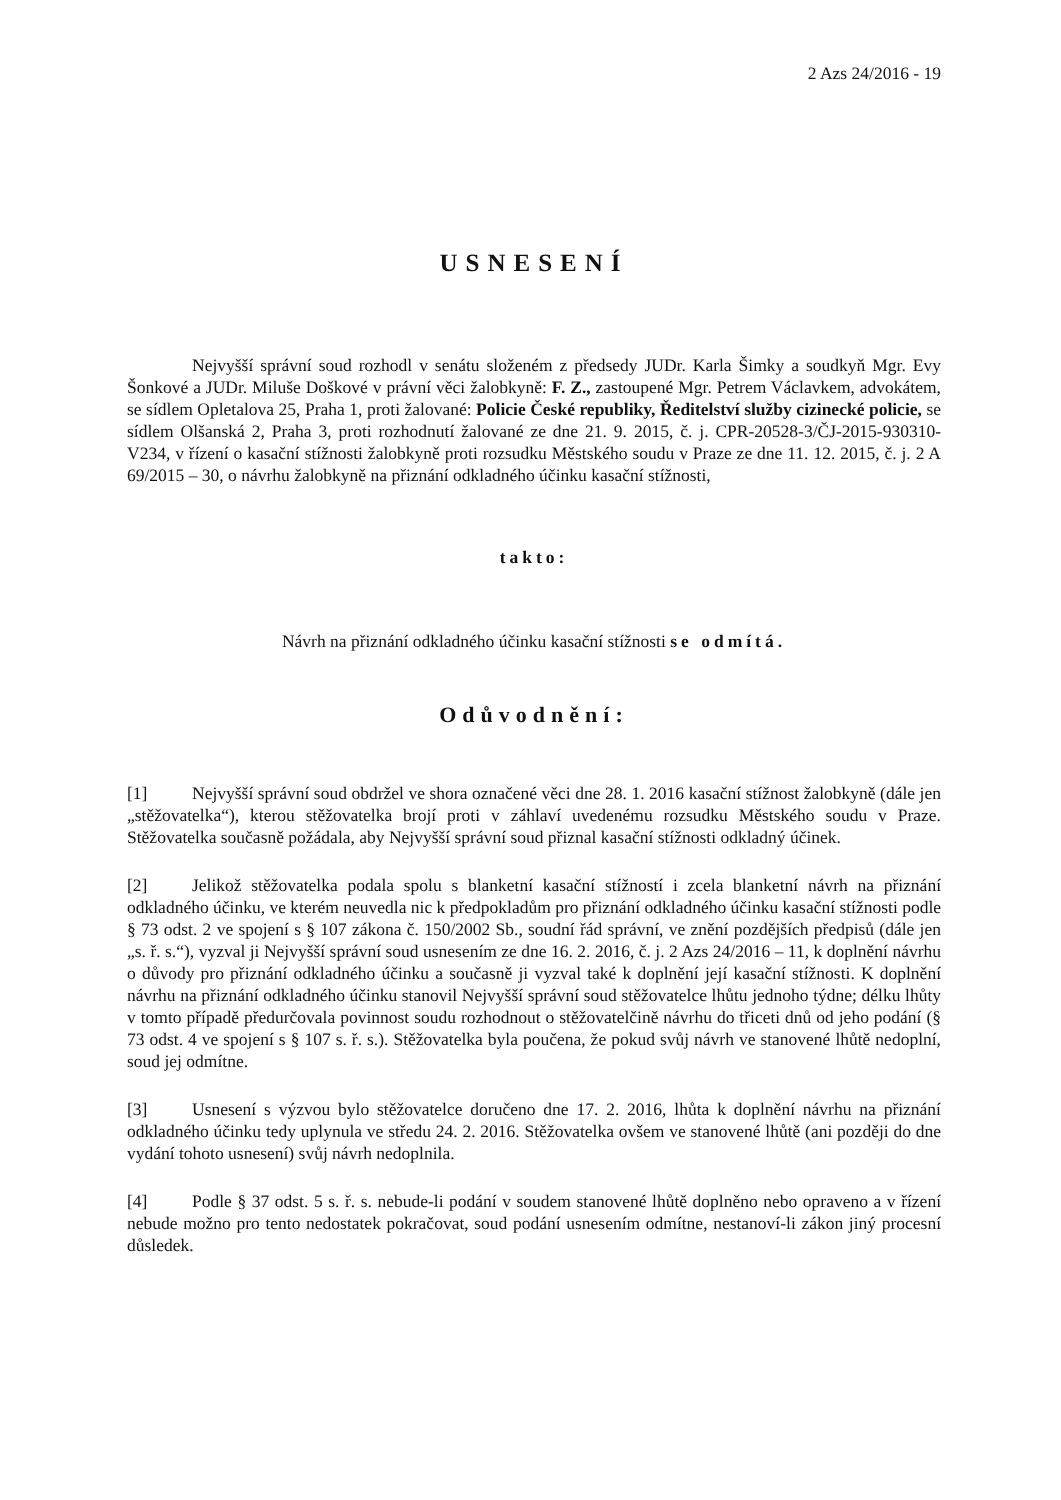2 Azs 24/2016 - 19
USNESENÍ
Nejvyšší správní soud rozhodl v senátu složeném z předsedy JUDr. Karla Šimky a soudkyň Mgr. Evy Šonkové a JUDr. Miluše Doškové v právní věci žalobkyně: F. Z., zastoupené Mgr. Petrem Václavkem, advokátem, se sídlem Opletalova 25, Praha 1, proti žalované: Policie České republiky, Ředitelství služby cizinecké policie, se sídlem Olšanská 2, Praha 3, proti rozhodnutí žalované ze dne 21. 9. 2015, č. j. CPR-20528-3/ČJ-2015-930310-V234, v řízení o kasační stížnosti žalobkyně proti rozsudku Městského soudu v Praze ze dne 11. 12. 2015, č. j. 2 A 69/2015 – 30, o návrhu žalobkyně na přiznání odkladného účinku kasační stížnosti,
takto:
Návrh na přiznání odkladného účinku kasační stížnosti se odmítá.
Odůvodnění:
[1] Nejvyšší správní soud obdržel ve shora označené věci dne 28. 1. 2016 kasační stížnost žalobkyně (dále jen „stěžovatelka“), kterou stěžovatelka brojí proti v záhlaví uvedenému rozsudku Městského soudu v Praze. Stěžovatelka současně požádala, aby Nejvyšší správní soud přiznal kasační stížnosti odkladný účinek.
[2] Jelikož stěžovatelka podala spolu s blanketní kasační stížností i zcela blanketní návrh na přiznání odkladného účinku, ve kterém neuvedla nic k předpokladům pro přiznání odkladného účinku kasační stížnosti podle § 73 odst. 2 ve spojení s § 107 zákona č. 150/2002 Sb., soudní řád správní, ve znění pozdějších předpisů (dále jen „s. ř. s.“), vyzval ji Nejvyšší správní soud usnesením ze dne 16. 2. 2016, č. j. 2 Azs 24/2016 – 11, k doplnění návrhu o důvody pro přiznání odkladného účinku a současně ji vyzval také k doplnění její kasační stížnosti. K doplnění návrhu na přiznání odkladného účinku stanovil Nejvyšší správní soud stěžovatelce lhůtu jednoho týdne; délku lhůty v tomto případě předurčovala povinnost soudu rozhodnout o stěžovatelčině návrhu do třiceti dnů od jeho podání (§ 73 odst. 4 ve spojení s § 107 s. ř. s.). Stěžovatelka byla poučena, že pokud svůj návrh ve stanovené lhůtě nedoplní, soud jej odmítne.
[3] Usnesení s výzvou bylo stěžovatelce doručeno dne 17. 2. 2016, lhůta k doplnění návrhu na přiznání odkladného účinku tedy uplynula ve středu 24. 2. 2016. Stěžovatelka ovšem ve stanovené lhůtě (ani později do dne vydání tohoto usnesení) svůj návrh nedoplnila.
[4] Podle § 37 odst. 5 s. ř. s. nebude-li podání v soudem stanovené lhůtě doplněno nebo opraveno a v řízení nebude možno pro tento nedostatek pokračovat, soud podání usnesením odmítne, nestanoví-li zákon jiný procesní důsledek.